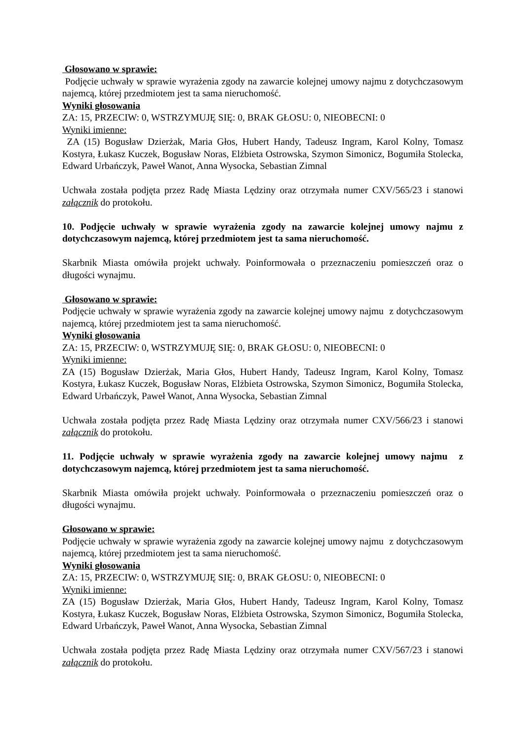Głosowano w sprawie:
Podjęcie uchwały w sprawie wyrażenia zgody na zawarcie kolejnej umowy najmu z dotychczasowym najemcą, której przedmiotem jest ta sama nieruchomość.
Wyniki głosowania
ZA: 15, PRZECIW: 0, WSTRZYMUJĘ SIĘ: 0, BRAK GŁOSU: 0, NIEOBECNI: 0
Wyniki imienne:
ZA (15) Bogusław Dzierżak, Maria Głos, Hubert Handy, Tadeusz Ingram, Karol Kolny, Tomasz Kostyra, Łukasz Kuczek, Bogusław Noras, Elżbieta Ostrowska, Szymon Simonicz, Bogumiła Stolecka, Edward Urbańczyk, Paweł Wanot, Anna Wysocka, Sebastian Zimnal
Uchwała została podjęta przez Radę Miasta Lędziny oraz otrzymała numer CXV/565/23 i stanowi załącznik do protokołu.
10. Podjęcie uchwały w sprawie wyrażenia zgody na zawarcie kolejnej umowy najmu z dotychczasowym najemcą, której przedmiotem jest ta sama nieruchomość.
Skarbnik Miasta omówiła projekt uchwały. Poinformowała o przeznaczeniu pomieszczeń oraz o długości wynajmu.
Głosowano w sprawie:
Podjęcie uchwały w sprawie wyrażenia zgody na zawarcie kolejnej umowy najmu z dotychczasowym najemcą, której przedmiotem jest ta sama nieruchomość.
Wyniki głosowania
ZA: 15, PRZECIW: 0, WSTRZYMUJĘ SIĘ: 0, BRAK GŁOSU: 0, NIEOBECNI: 0
Wyniki imienne:
ZA (15) Bogusław Dzierżak, Maria Głos, Hubert Handy, Tadeusz Ingram, Karol Kolny, Tomasz Kostyra, Łukasz Kuczek, Bogusław Noras, Elżbieta Ostrowska, Szymon Simonicz, Bogumiła Stolecka, Edward Urbańczyk, Paweł Wanot, Anna Wysocka, Sebastian Zimnal
Uchwała została podjęta przez Radę Miasta Lędziny oraz otrzymała numer CXV/566/23 i stanowi załącznik do protokołu.
11. Podjęcie uchwały w sprawie wyrażenia zgody na zawarcie kolejnej umowy najmu z dotychczasowym najemcą, której przedmiotem jest ta sama nieruchomość.
Skarbnik Miasta omówiła projekt uchwały. Poinformowała o przeznaczeniu pomieszczeń oraz o długości wynajmu.
Głosowano w sprawie:
Podjęcie uchwały w sprawie wyrażenia zgody na zawarcie kolejnej umowy najmu z dotychczasowym najemcą, której przedmiotem jest ta sama nieruchomość.
Wyniki głosowania
ZA: 15, PRZECIW: 0, WSTRZYMUJĘ SIĘ: 0, BRAK GŁOSU: 0, NIEOBECNI: 0
Wyniki imienne:
ZA (15) Bogusław Dzierżak, Maria Głos, Hubert Handy, Tadeusz Ingram, Karol Kolny, Tomasz Kostyra, Łukasz Kuczek, Bogusław Noras, Elżbieta Ostrowska, Szymon Simonicz, Bogumiła Stolecka, Edward Urbańczyk, Paweł Wanot, Anna Wysocka, Sebastian Zimnal
Uchwała została podjęta przez Radę Miasta Lędziny oraz otrzymała numer CXV/567/23 i stanowi załącznik do protokołu.